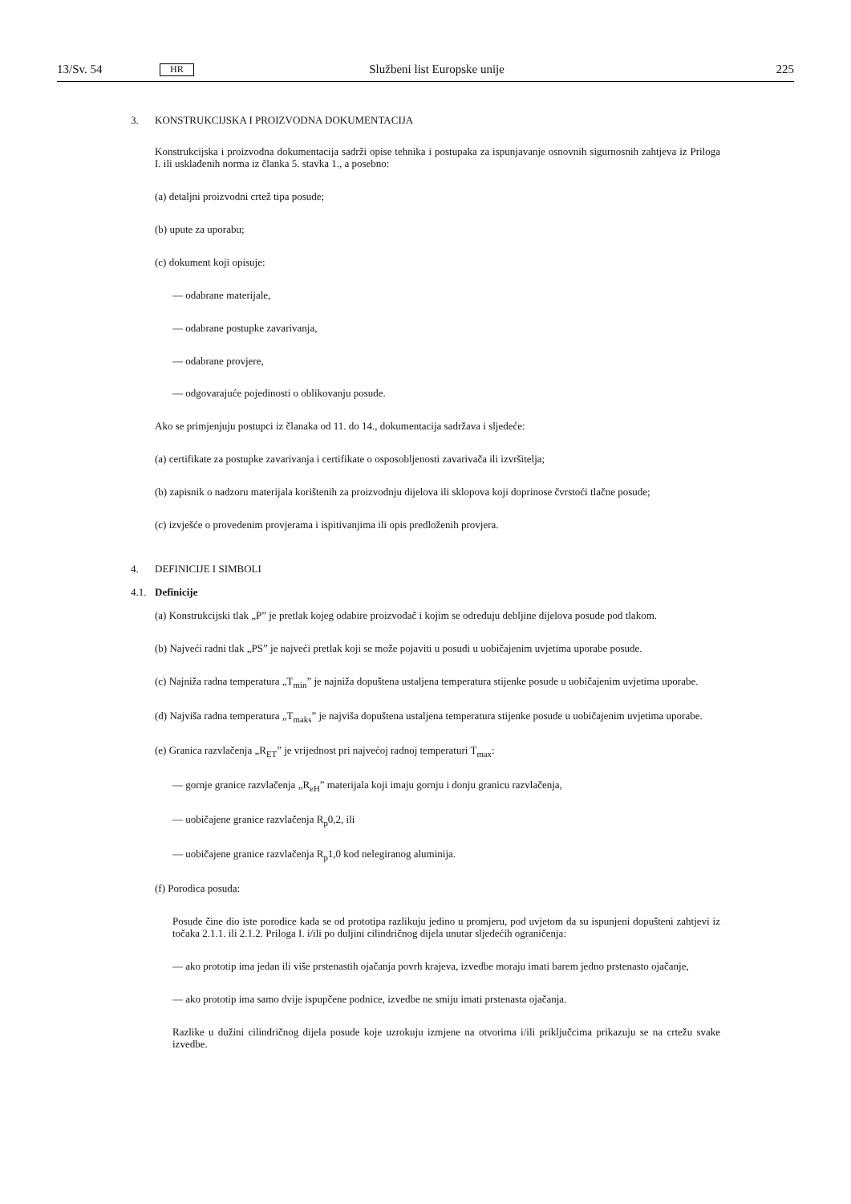13/Sv. 54 HR Službeni list Europske unije 225
3. KONSTRUKCIJSKA I PROIZVODNA DOKUMENTACIJA
Konstrukcijska i proizvodna dokumentacija sadrži opise tehnika i postupaka za ispunjavanje osnovnih sigurnosnih zahtjeva iz Priloga I. ili usklađenih norma iz članka 5. stavka 1., a posebno:
(a) detaljni proizvodni crtež tipa posude;
(b) upute za uporabu;
(c) dokument koji opisuje:
— odabrane materijale,
— odabrane postupke zavarivanja,
— odabrane provjere,
— odgovarajuće pojedinosti o oblikovanju posude.
Ako se primjenjuju postupci iz članaka od 11. do 14., dokumentacija sadržava i sljedeće:
(a) certifikate za postupke zavarivanja i certifikate o osposobljenosti zavarivača ili izvršitelja;
(b) zapisnik o nadzoru materijala korištenih za proizvodnju dijelova ili sklopova koji doprinose čvrstoći tlačne posude;
(c) izvješće o provedenim provjerama i ispitivanjima ili opis predloženih provjera.
4. DEFINICIJE I SIMBOLI
4.1. Definicije
(a) Konstrukcijski tlak „P” je pretlak kojeg odabire proizvođač i kojim se određuju debljine dijelova posude pod tlakom.
(b) Najveći radni tlak „PS” je najveći pretlak koji se može pojaviti u posudi u uobičajenim uvjetima uporabe posude.
(c) Najniža radna temperatura „T<sub>min</sub>” je najniža dopuštena ustaljena temperatura stijenke posude u uobičajenim uvjetima uporabe.
(d) Najviša radna temperatura „T<sub>maks</sub>” je najviša dopuštena ustaljena temperatura stijenke posude u uobičajenim uvjetima uporabe.
(e) Granica razvlačenja „R<sub>ET</sub>” je vrijednost pri najvećoj radnoj temperaturi T<sub>max</sub>:
— gornje granice razvlačenja „R<sub>eH</sub>” materijala koji imaju gornju i donju granicu razvlačenja,
— uobičajene granice razvlačenja R<sub>p</sub>0,2, ili
— uobičajene granice razvlačenja R<sub>p</sub>1,0 kod nelegiranog aluminija.
(f) Porodica posuda:
Posude čine dio iste porodice kada se od prototipa razlikuju jedino u promjeru, pod uvjetom da su ispunjeni dopušteni zahtjevi iz točaka 2.1.1. ili 2.1.2. Priloga I. i/ili po duljini cilindričnog dijela unutar sljedećih ograniče­nja:
— ako prototip ima jedan ili više prstenastih ojačanja povrh krajeva, izvedbe moraju imati barem jedno prste­nasto ojačanje,
— ako prototip ima samo dvije ispupčene podnice, izvedbe ne smiju imati prstenasta ojačanja.
Razlike u dužini cilindričnog dijela posude koje uzrokuju izmjene na otvorima i/ili priključcima prikazuju se na crtežu svake izvedbe.